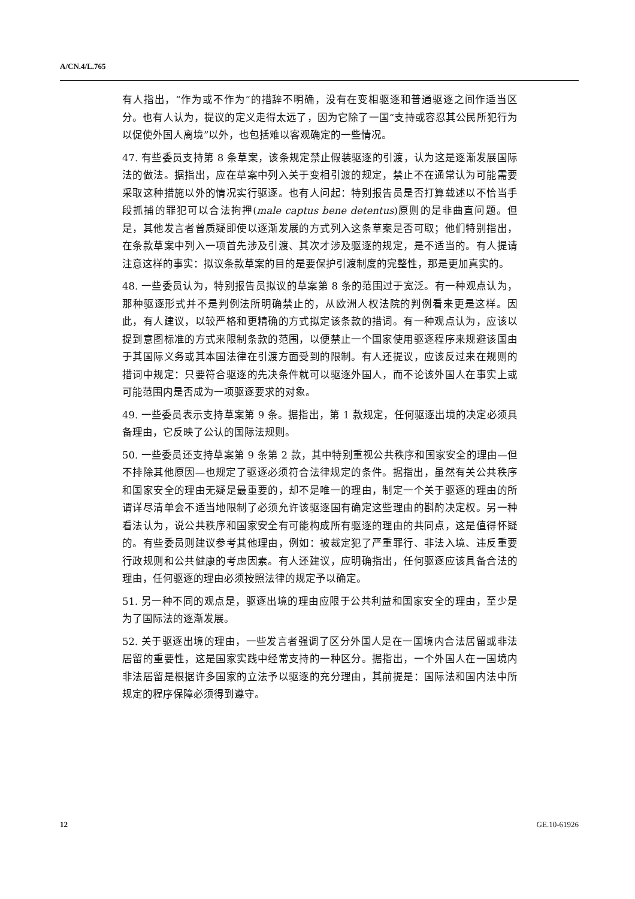A/CN.4/L.765
有人指出，“作为或不作为”的措辞不明确，没有在变相驱逐和普通驱逐之间作适当区分。也有人认为，提议的定义走得太远了，因为它除了一国“支持或容忍其公民所犯行为以促使外国人离境”以外，也包括难以客观确定的一些情况。
47. 有些委员支持第 8 条草案，该条规定禁止假装驱逐的引渡，认为这是逐渐发展国际法的做法。据指出，应在草案中列入关于变相引渡的规定，禁止不在通常认为可能需要采取这种措施以外的情况实行驱逐。也有人问起：特别报告员是否打算载述以不恰当手段抓捕的罪犯可以合法拘押(male captus bene detentus)原则的是非曲直问题。但是，其他发言者曾质疑即使以逐渐发展的方式列入这条草案是否可取；他们特别指出，在条款草案中列入一项首先涉及引渡、其次才涉及驱逐的规定，是不适当的。有人提请注意这样的事实：拟议条款草案的目的是要保护引渡制度的完整性，那是更加真实的。
48. 一些委员认为，特别报告员拟议的草案第 8 条的范围过于宽泛。有一种观点认为，那种驱逐形式并不是判例法所明确禁止的，从欧洲人权法院的判例看来更是这样。因此，有人建议，以较严格和更精确的方式拟定该条款的措词。有一种观点认为，应该以提到意图标准的方式来限制条款的范围，以便禁止一个国家使用驱逐程序来规避该国由于其国际义务或其本国法律在引渡方面受到的限制。有人还提议，应该反过来在规则的措词中规定：只要符合驱逐的先决条件就可以驱逐外国人，而不论该外国人在事实上或可能范围内是否成为一项驱逐要求的对象。
49. 一些委员表示支持草案第 9 条。据指出，第 1 款规定，任何驱逐出境的决定必须具备理由，它反映了公认的国际法规则。
50. 一些委员还支持草案第 9 条第 2 款，其中特别重视公共秩序和国家安全的理由—但不排除其他原因—也规定了驱逐必须符合法律规定的条件。据指出，虽然有关公共秩序和国家安全的理由无疑是最重要的，却不是唯一的理由，制定一个关于驱逐的理由的所谓详尽清单会不适当地限制了必须允许该驱逐国有确定这些理由的斟酌决定权。另一种看法认为，说公共秩序和国家安全有可能构成所有驱逐的理由的共同点，这是值得怀疑的。有些委员则建议参考其他理由，例如：被裁定犯了严重罪行、非法入境、违反重要行政规则和公共健康的考虑因素。有人还建议，应明确指出，任何驱逐应该具备合法的理由，任何驱逐的理由必须按照法律的规定予以确定。
51. 另一种不同的观点是，驱逐出境的理由应限于公共利益和国家安全的理由，至少是为了国际法的逐渐发展。
52. 关于驱逐出境的理由，一些发言者强调了区分外国人是在一国境内合法居留或非法居留的重要性，这是国家实践中经常支持的一种区分。据指出，一个外国人在一国境内非法居留是根据许多国家的立法予以驱逐的充分理由，其前提是：国际法和国内法中所规定的程序保障必须得到遵守。
12 GE.10-61926